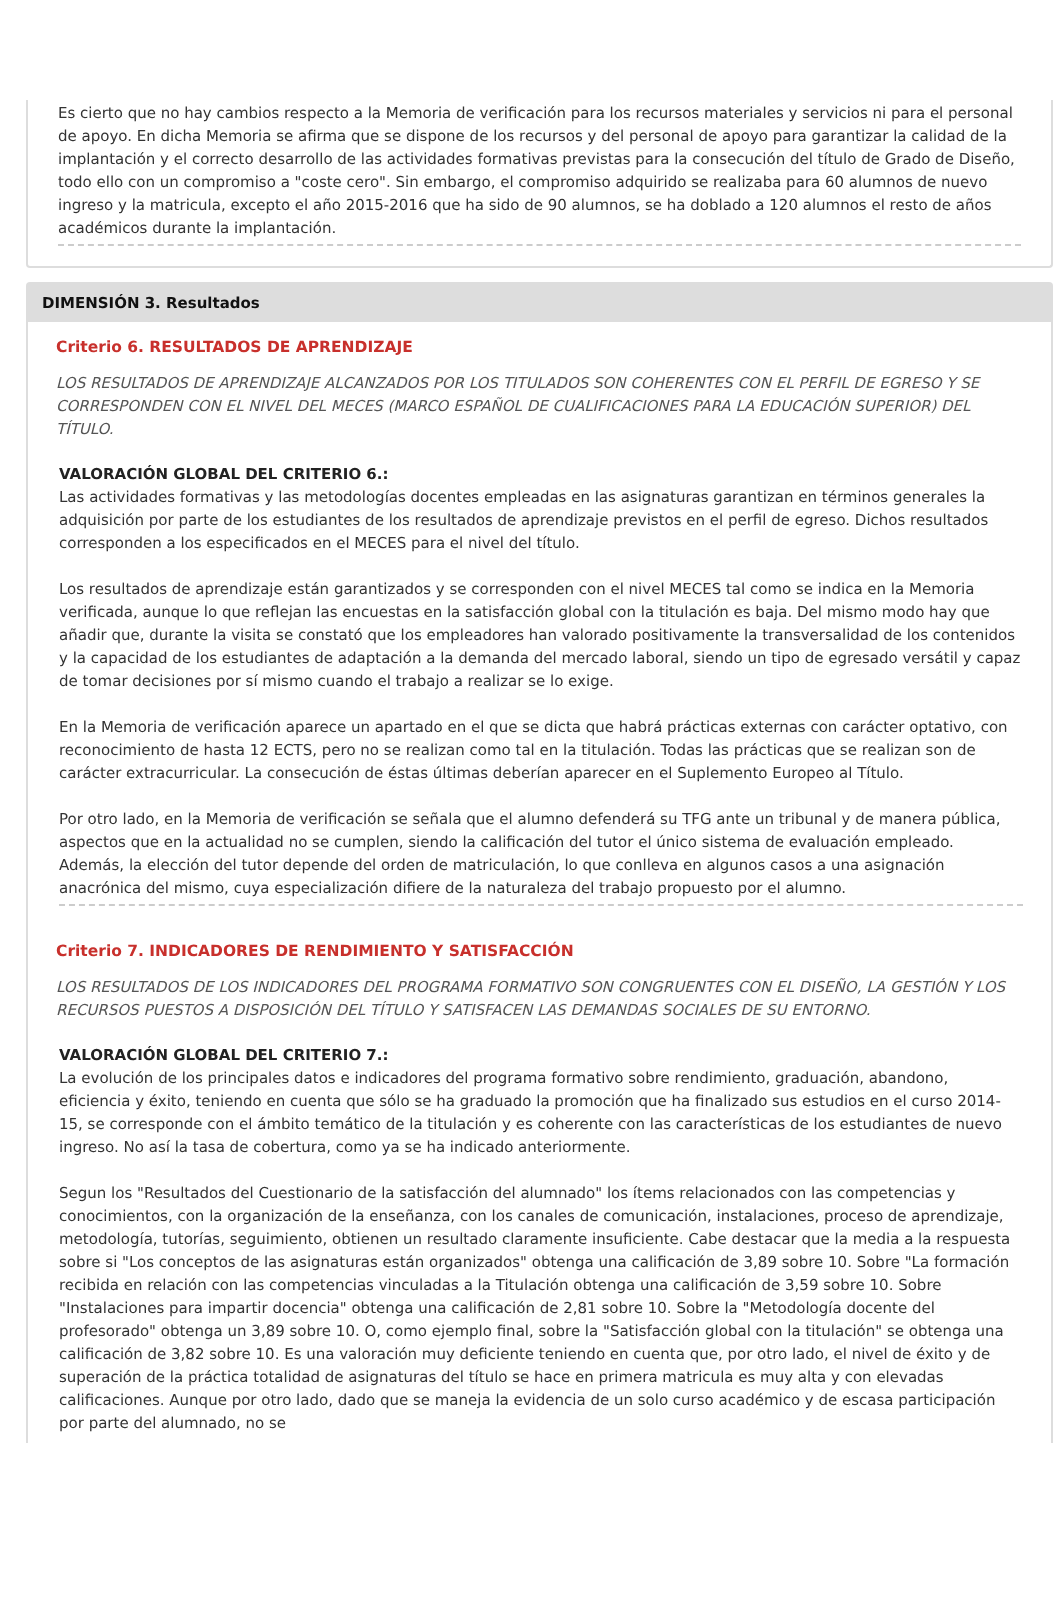Es cierto que no hay cambios respecto a la Memoria de verificación para los recursos materiales y servicios ni para el personal de apoyo. En dicha Memoria se afirma que se dispone de los recursos y del personal de apoyo para garantizar la calidad de la implantación y el correcto desarrollo de las actividades formativas previstas para la consecución del título de Grado de Diseño, todo ello con un compromiso a "coste cero". Sin embargo, el compromiso adquirido se realizaba para 60 alumnos de nuevo ingreso y la matricula, excepto el año 2015-2016 que ha sido de 90 alumnos, se ha doblado a 120 alumnos el resto de años académicos durante la implantación.
DIMENSIÓN 3. Resultados
Criterio 6. RESULTADOS DE APRENDIZAJE
LOS RESULTADOS DE APRENDIZAJE ALCANZADOS POR LOS TITULADOS SON COHERENTES CON EL PERFIL DE EGRESO Y SE CORRESPONDEN CON EL NIVEL DEL MECES (MARCO ESPAÑOL DE CUALIFICACIONES PARA LA EDUCACIÓN SUPERIOR) DEL TÍTULO.
VALORACIÓN GLOBAL DEL CRITERIO 6.:
Las actividades formativas y las metodologías docentes empleadas en las asignaturas garantizan en términos generales la adquisición por parte de los estudiantes de los resultados de aprendizaje previstos en el perfil de egreso. Dichos resultados corresponden a los especificados en el MECES para el nivel del título.
Los resultados de aprendizaje están garantizados y se corresponden con el nivel MECES tal como se indica en la Memoria verificada, aunque lo que reflejan las encuestas en la satisfacción global con la titulación es baja. Del mismo modo hay que añadir que, durante la visita se constató que los empleadores han valorado positivamente la transversalidad de los contenidos y la capacidad de los estudiantes de adaptación a la demanda del mercado laboral, siendo un tipo de egresado versátil y capaz de tomar decisiones por sí mismo cuando el trabajo a realizar se lo exige.
En la Memoria de verificación aparece un apartado en el que se dicta que habrá prácticas externas con carácter optativo, con reconocimiento de hasta 12 ECTS, pero no se realizan como tal en la titulación. Todas las prácticas que se realizan son de carácter extracurricular. La consecución de éstas últimas deberían aparecer en el Suplemento Europeo al Título.
Por otro lado, en la Memoria de verificación se señala que el alumno defenderá su TFG ante un tribunal y de manera pública, aspectos que en la actualidad no se cumplen, siendo la calificación del tutor el único sistema de evaluación empleado. Además, la elección del tutor depende del orden de matriculación, lo que conlleva en algunos casos a una asignación anacrónica del mismo, cuya especialización difiere de la naturaleza del trabajo propuesto por el alumno.
Criterio 7. INDICADORES DE RENDIMIENTO Y SATISFACCIÓN
LOS RESULTADOS DE LOS INDICADORES DEL PROGRAMA FORMATIVO SON CONGRUENTES CON EL DISEÑO, LA GESTIÓN Y LOS RECURSOS PUESTOS A DISPOSICIÓN DEL TÍTULO Y SATISFACEN LAS DEMANDAS SOCIALES DE SU ENTORNO.
VALORACIÓN GLOBAL DEL CRITERIO 7.:
La evolución de los principales datos e indicadores del programa formativo sobre rendimiento, graduación, abandono, eficiencia y éxito, teniendo en cuenta que sólo se ha graduado la promoción que ha finalizado sus estudios en el curso 2014-15, se corresponde con el ámbito temático de la titulación y es coherente con las características de los estudiantes de nuevo ingreso. No así la tasa de cobertura, como ya se ha indicado anteriormente.
Segun los "Resultados del Cuestionario de la satisfacción del alumnado" los ítems relacionados con las competencias y conocimientos, con la organización de la enseñanza, con los canales de comunicación, instalaciones, proceso de aprendizaje, metodología, tutorías, seguimiento, obtienen un resultado claramente insuficiente. Cabe destacar que la media a la respuesta sobre si "Los conceptos de las asignaturas están organizados" obtenga una calificación de 3,89 sobre 10. Sobre "La formación recibida en relación con las competencias vinculadas a la Titulación obtenga una calificación de 3,59 sobre 10. Sobre "Instalaciones para impartir docencia" obtenga una calificación de 2,81 sobre 10. Sobre la "Metodología docente del profesorado" obtenga un 3,89 sobre 10. O, como ejemplo final, sobre la "Satisfacción global con la titulación" se obtenga una calificación de 3,82 sobre 10. Es una valoración muy deficiente teniendo en cuenta que, por otro lado, el nivel de éxito y de superación de la práctica totalidad de asignaturas del título se hace en primera matricula es muy alta y con elevadas calificaciones. Aunque por otro lado, dado que se maneja la evidencia de un solo curso académico y de escasa participación por parte del alumnado, no se